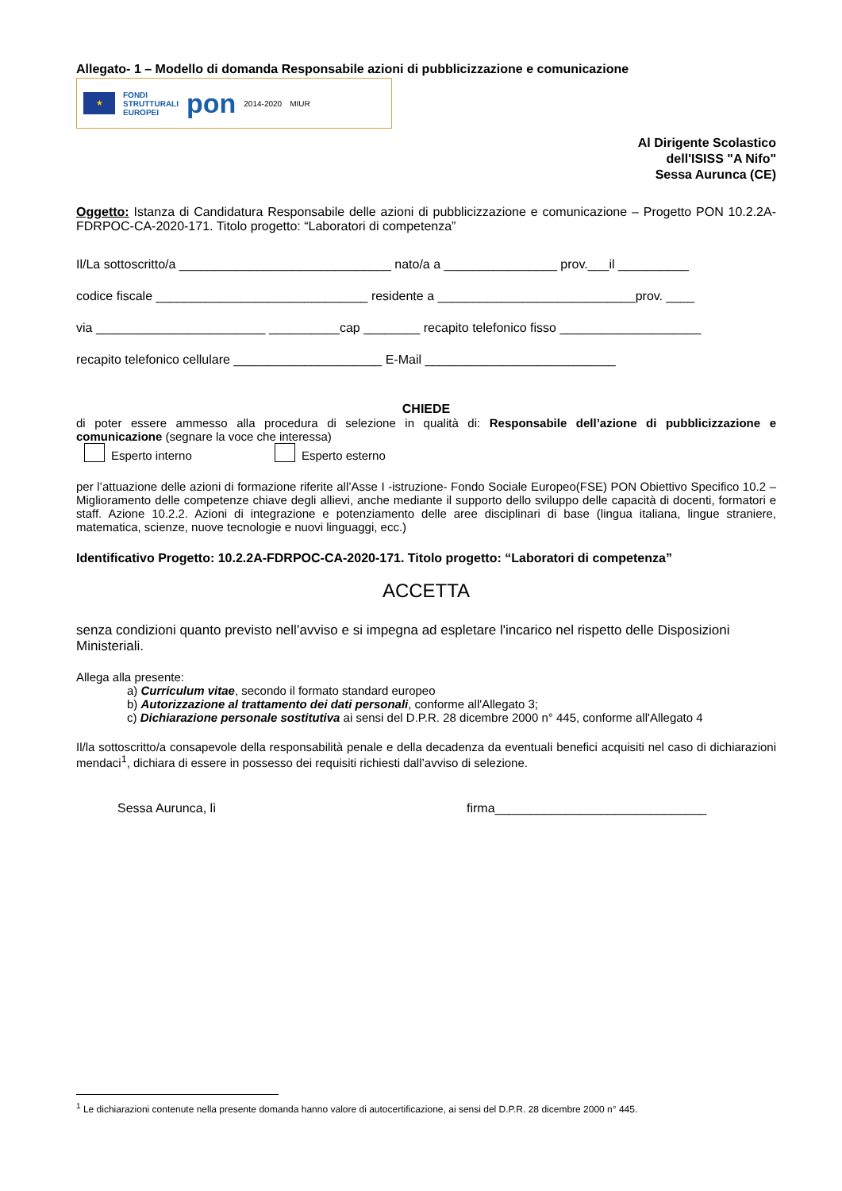Allegato- 1 – Modello di domanda Responsabile azioni di pubblicizzazione e comunicazione
★
FONDI
STRUTTURALI
EUROPEI
pon
2014-2020 MIUR
Al Dirigente Scolastico
dell'ISISS "A Nifo"
Sessa Aurunca (CE)
Oggetto: Istanza di Candidatura Responsabile delle azioni di pubblicizzazione e comunicazione – Progetto PON 10.2.2A-FDRPOC-CA-2020-171. Titolo progetto: “Laboratori di competenza”
Il/La sottoscritto/a ______________________________ nato/a a ________________ prov.___il __________
codice fiscale ______________________________ residente a ____________________________prov. ____
via ________________________ __________cap ________ recapito telefonico fisso ____________________
recapito telefonico cellulare _____________________ E-Mail ___________________________
CHIEDE
di poter essere ammesso alla procedura di selezione in qualità di: Responsabile dell’azione di pubblicizzazione e comunicazione (segnare la voce che interessa)
Esperto interno Esperto esterno
per l’attuazione delle azioni di formazione riferite all’Asse I -istruzione- Fondo Sociale Europeo(FSE) PON Obiettivo Specifico 10.2 – Miglioramento delle competenze chiave degli allievi, anche mediante il supporto dello sviluppo delle capacità di docenti, formatori e staff. Azione 10.2.2. Azioni di integrazione e potenziamento delle aree disciplinari di base (lingua italiana, lingue straniere, matematica, scienze, nuove tecnologie e nuovi linguaggi, ecc.)
Identificativo Progetto: 10.2.2A-FDRPOC-CA-2020-171. Titolo progetto: “Laboratori di competenza”
ACCETTA
senza condizioni quanto previsto nell’avviso e si impegna ad espletare l'incarico nel rispetto delle Disposizioni Ministeriali.
Allega alla presente:
a) Curriculum vitae, secondo il formato standard europeo
b) Autorizzazione al trattamento dei dati personali, conforme all'Allegato 3;
c) Dichiarazione personale sostitutiva ai sensi del D.P.R. 28 dicembre 2000 n° 445, conforme all'Allegato 4
Il/la sottoscritto/a consapevole della responsabilità penale e della decadenza da eventuali benefici acquisiti nel caso di dichiarazioni mendaci<sup>1</sup>, dichiara di essere in possesso dei requisiti richiesti dall’avviso di selezione.
Sessa Aurunca, lì firma______________________________
<sup>1</sup> Le dichiarazioni contenute nella presente domanda hanno valore di autocertificazione, ai sensi del D.P.R. 28 dicembre 2000 n° 445.